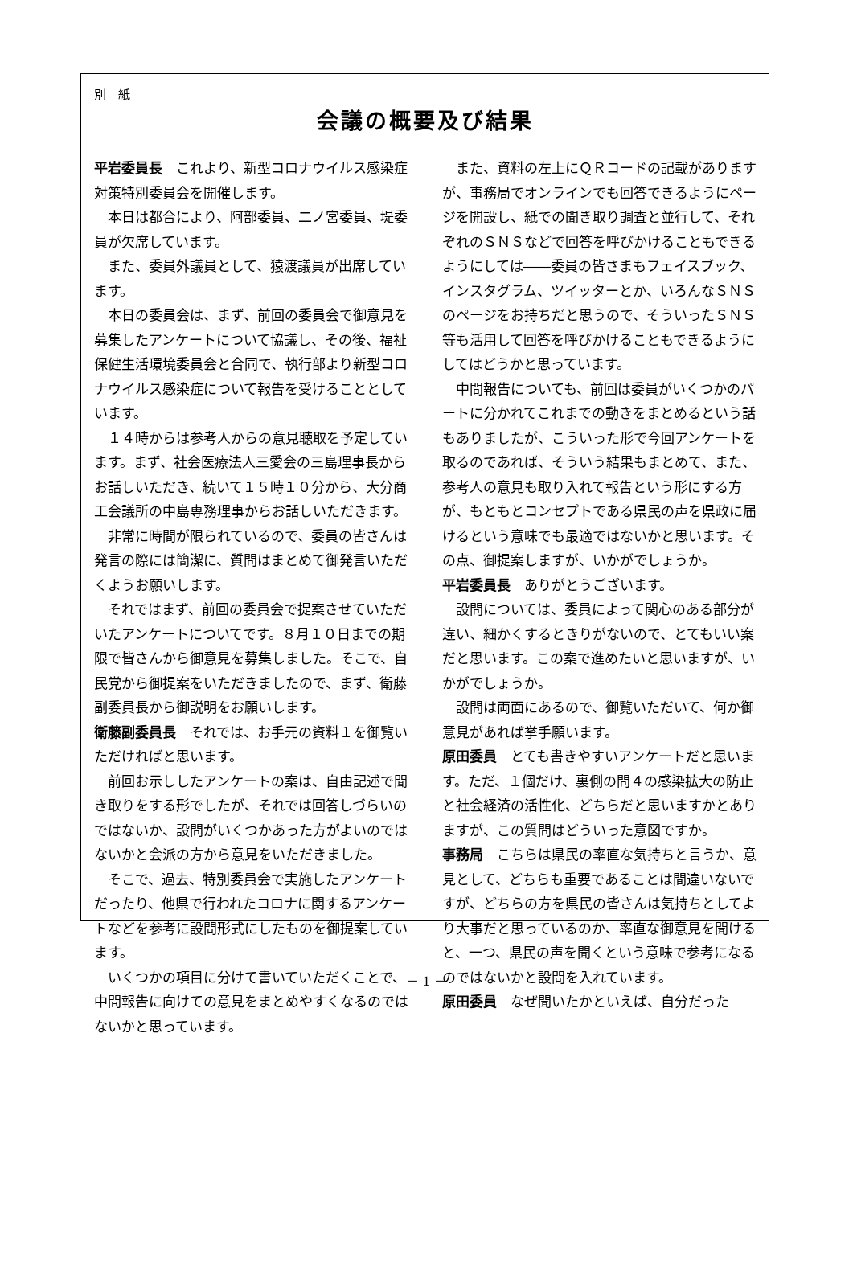別　紙
会議の概要及び結果
平岩委員長　これより、新型コロナウイルス感染症対策特別委員会を開催します。
本日は都合により、阿部委員、二ノ宮委員、堤委員が欠席しています。
また、委員外議員として、猿渡議員が出席しています。
本日の委員会は、まず、前回の委員会で御意見を募集したアンケートについて協議し、その後、福祉保健生活環境委員会と合同で、執行部より新型コロナウイルス感染症について報告を受けることとしています。
１４時からは参考人からの意見聴取を予定しています。まず、社会医療法人三愛会の三島理事長からお話しいただき、続いて１５時１０分から、大分商工会議所の中島専務理事からお話しいただきます。
非常に時間が限られているので、委員の皆さんは発言の際には簡潔に、質問はまとめて御発言いただくようお願いします。
それではまず、前回の委員会で提案させていただいたアンケートについてです。８月１０日までの期限で皆さんから御意見を募集しました。そこで、自民党から御提案をいただきましたので、まず、衛藤副委員長から御説明をお願いします。
衛藤副委員長　それでは、お手元の資料１を御覧いただければと思います。
前回お示ししたアンケートの案は、自由記述で聞き取りをする形でしたが、それでは回答しづらいのではないか、設問がいくつかあった方がよいのではないかと会派の方から意見をいただきました。
そこで、過去、特別委員会で実施したアンケートだったり、他県で行われたコロナに関するアンケートなどを参考に設問形式にしたものを御提案しています。
いくつかの項目に分けて書いていただくことで、中間報告に向けての意見をまとめやすくなるのではないかと思っています。
また、資料の左上にＱＲコードの記載がありますが、事務局でオンラインでも回答できるようにページを開設し、紙での聞き取り調査と並行して、それぞれのＳＮＳなどで回答を呼びかけることもできるようにしては――委員の皆さまもフェイスブック、インスタグラム、ツイッターとか、いろんなＳＮＳのページをお持ちだと思うので、そういったＳＮＳ等も活用して回答を呼びかけることもできるようにしてはどうかと思っています。
中間報告についても、前回は委員がいくつかのパートに分かれてこれまでの動きをまとめるという話もありましたが、こういった形で今回アンケートを取るのであれば、そういう結果もまとめて、また、参考人の意見も取り入れて報告という形にする方が、もともとコンセプトである県民の声を県政に届けるという意味でも最適ではないかと思います。その点、御提案しますが、いかがでしょうか。
平岩委員長　ありがとうございます。
設問については、委員によって関心のある部分が違い、細かくするときりがないので、とてもいい案だと思います。この案で進めたいと思いますが、いかがでしょうか。
設問は両面にあるので、御覧いただいて、何か御意見があれば挙手願います。
原田委員　とても書きやすいアンケートだと思います。ただ、１個だけ、裏側の問４の感染拡大の防止と社会経済の活性化、どちらだと思いますかとありますが、この質問はどういった意図ですか。
事務局　こちらは県民の率直な気持ちと言うか、意見として、どちらも重要であることは間違いないですが、どちらの方を県民の皆さんは気持ちとしてより大事だと思っているのか、率直な御意見を聞けると、一つ、県民の声を聞くという意味で参考になるのではないかと設問を入れています。
原田委員　なぜ聞いたかといえば、自分だった
－ 1 －